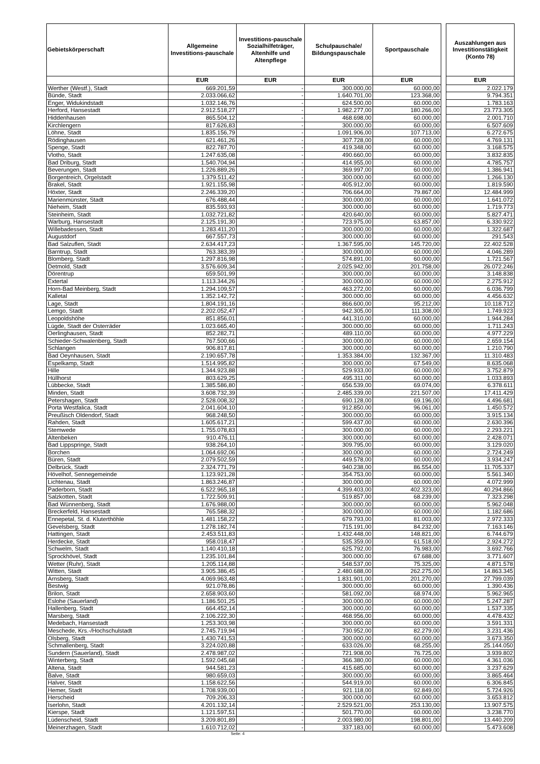| Gebietskörperschaft | Allgemeine Investitions-pauschale | Investitions-pauschale Sozialhilfeträger, Altenhilfe und Altenpflege | Schulpauschale/ Bildungspauschale | Sportpauschale | | Auszahlungen aus Investitionstätigkeit (Konto 78) |
| --- | --- | --- | --- | --- | --- | --- |
| | EUR | EUR | EUR | EUR | | EUR |
| Werther (Westf.), Stadt | 669.201,59 | - | 300.000,00 | 60.000,00 | | 2.022.179 |
| Bünde, Stadt | 2.033.066,62 | - | 1.640.701,00 | 123.368,00 | | 9.794.351 |
| Enger, Widukindstadt | 1.032.146,76 | - | 624.500,00 | 60.000,00 | | 1.783.163 |
| Herford, Hansestadt | 2.912.518,27 | - | 1.982.277,00 | 180.266,00 | | 23.773.305 |
| Hiddenhausen | 865.504,12 | - | 468.698,00 | 60.000,00 | | 2.001.710 |
| Kirchlengern | 817.626,83 | - | 300.000,00 | 60.000,00 | | 6.507.609 |
| Löhne, Stadt | 1.835.156,79 | - | 1.091.906,00 | 107.713,00 | | 6.272.675 |
| Rödinghausen | 621.461,26 | - | 307.728,00 | 60.000,00 | | 4.769.131 |
| Spenge, Stadt | 822.787,70 | - | 419.348,00 | 60.000,00 | | 3.168.575 |
| Vlotho, Stadt | 1.247.635,08 | - | 490.660,00 | 60.000,00 | | 3.832.835 |
| Bad Driburg, Stadt | 1.540.704,94 | - | 414.955,00 | 60.000,00 | | 4.785.757 |
| Beverungen, Stadt | 1.226.889,26 | - | 369.997,00 | 60.000,00 | | 1.386.941 |
| Borgentreich, Orgelstadt | 1.379.511,42 | - | 300.000,00 | 60.000,00 | | 1.266.130 |
| Brakel, Stadt | 1.921.155,98 | - | 405.912,00 | 60.000,00 | | 1.819.590 |
| Höxter, Stadt | 2.246.339,20 | - | 706.664,00 | 79.867,00 | | 12.484.999 |
| Marienmünster, Stadt | 676.488,44 | - | 300.000,00 | 60.000,00 | | 1.641.072 |
| Nieheim, Stadt | 835.593,93 | - | 300.000,00 | 60.000,00 | | 1.719.773 |
| Steinheim, Stadt | 1.032.721,82 | - | 420.640,00 | 60.000,00 | | 5.827.471 |
| Warburg, Hansestadt | 2.125.191,30 | - | 723.975,00 | 63.857,00 | | 6.330.922 |
| Willebadessen, Stadt | 1.283.411,20 | - | 300.000,00 | 60.000,00 | | 1.322.687 |
| Augustdorf | 667.557,73 | - | 300.000,00 | 60.000,00 | | 291.543 |
| Bad Salzuflen, Stadt | 2.634.417,23 | - | 1.367.595,00 | 145.720,00 | | 22.402.528 |
| Barntrup, Stadt | 763.383,39 | - | 300.000,00 | 60.000,00 | | 4.046.289 |
| Blomberg, Stadt | 1.297.816,98 | - | 574.891,00 | 60.000,00 | | 1.721.567 |
| Detmold, Stadt | 3.576.609,34 | - | 2.025.942,00 | 201.758,00 | | 26.072.246 |
| Dörentrup | 659.501,99 | - | 300.000,00 | 60.000,00 | | 3.148.838 |
| Extertal | 1.113.344,26 | - | 300.000,00 | 60.000,00 | | 2.275.912 |
| Horn-Bad Meinberg, Stadt | 1.294.109,57 | - | 463.272,00 | 60.000,00 | | 6.036.799 |
| Kalletal | 1.352.142,72 | - | 300.000,00 | 60.000,00 | | 4.456.632 |
| Lage, Stadt | 1.804.191,16 | - | 866.600,00 | 95.212,00 | | 10.118.712 |
| Lemgo, Stadt | 2.202.052,47 | - | 942.305,00 | 111.308,00 | | 1.749.923 |
| Leopoldshöhe | 851.856,01 | - | 441.310,00 | 60.000,00 | | 1.944.284 |
| Lügde, Stadt der Osterräder | 1.023.665,40 | - | 300.000,00 | 60.000,00 | | 1.711.243 |
| Oerlinghausen, Stadt | 852.282,71 | - | 489.110,00 | 60.000,00 | | 4.977.229 |
| Schieder-Schwalenberg, Stadt | 767.500,66 | - | 300.000,00 | 60.000,00 | | 2.659.154 |
| Schlangen | 906.817,81 | - | 300.000,00 | 60.000,00 | | 1.210.790 |
| Bad Oeynhausen, Stadt | 2.190.657,78 | - | 1.353.384,00 | 132.367,00 | | 11.310.483 |
| Espelkamp, Stadt | 1.514.995,82 | - | 300.000,00 | 67.549,00 | | 8.635.068 |
| Hille | 1.344.923,88 | - | 529.933,00 | 60.000,00 | | 3.752.879 |
| Hüllhorst | 803.629,25 | - | 495.311,00 | 60.000,00 | | 1.033.893 |
| Lübbecke, Stadt | 1.385.586,80 | - | 656.539,00 | 69.074,00 | | 6.378.611 |
| Minden, Stadt | 3.608.732,39 | - | 2.485.339,00 | 221.507,00 | | 17.411.429 |
| Petershagen, Stadt | 2.528.008,32 | - | 690.128,00 | 69.196,00 | | 4.496.681 |
| Porta Westfalica, Stadt | 2.041.604,10 | - | 912.850,00 | 96.061,00 | | 1.450.572 |
| Preußisch Oldendorf, Stadt | 968.248,50 | - | 300.000,00 | 60.000,00 | | 3.915.134 |
| Rahden, Stadt | 1.605.617,21 | - | 599.437,00 | 60.000,00 | | 2.630.396 |
| Stemwede | 1.755.078,83 | - | 300.000,00 | 60.000,00 | | 2.293.221 |
| Altenbeken | 910.476,11 | - | 300.000,00 | 60.000,00 | | 2.428.071 |
| Bad Lippspringe, Stadt | 938.264,10 | - | 309.795,00 | 60.000,00 | | 3.129.020 |
| Borchen | 1.064.692,06 | - | 300.000,00 | 60.000,00 | | 2.724.249 |
| Büren, Stadt | 2.079.502,59 | - | 449.578,00 | 60.000,00 | | 3.934.247 |
| Delbrück, Stadt | 2.324.771,79 | - | 940.238,00 | 86.554,00 | | 11.705.337 |
| Hövelhof, Sennegemeinde | 1.123.921,28 | - | 354.753,00 | 60.000,00 | | 5.561.340 |
| Lichtenau, Stadt | 1.863.246,87 | - | 300.000,00 | 60.000,00 | | 4.072.999 |
| Paderborn, Stadt | 6.522.965,18 | - | 4.399.403,00 | 402.323,00 | | 40.294.866 |
| Salzkotten, Stadt | 1.722.509,91 | - | 519.857,00 | 68.239,00 | | 7.323.298 |
| Bad Wünnenberg, Stadt | 1.676.988,00 | - | 300.000,00 | 60.000,00 | | 5.962.048 |
| Breckerfeld, Hansestadt | 765.588,32 | - | 300.000,00 | 60.000,00 | | 1.182.686 |
| Ennepetal, St. d. Kluterthöhle | 1.481.158,22 | - | 679.793,00 | 81.003,00 | | 2.972.333 |
| Gevelsberg, Stadt | 1.278.182,74 | - | 715.191,00 | 84.232,00 | | 7.163.146 |
| Hattingen, Stadt | 2.453.511,83 | - | 1.432.448,00 | 148.821,00 | | 6.744.679 |
| Herdecke, Stadt | 958.018,47 | - | 535.359,00 | 61.518,00 | | 2.924.272 |
| Schwelm, Stadt | 1.140.410,18 | - | 625.792,00 | 76.983,00 | | 3.692.766 |
| Sprockhövel, Stadt | 1.235.101,84 | - | 300.000,00 | 67.688,00 | | 3.771.607 |
| Wetter (Ruhr), Stadt | 1.205.114,88 | - | 548.537,00 | 75.325,00 | | 4.871.578 |
| Witten, Stadt | 3.905.386,45 | - | 2.480.688,00 | 262.275,00 | | 14.863.345 |
| Arnsberg, Stadt | 4.069.963,48 | - | 1.831.901,00 | 201.270,00 | | 27.799.039 |
| Bestwig | 921.078,86 | - | 300.000,00 | 60.000,00 | | 1.390.436 |
| Brilon, Stadt | 2.658.903,60 | - | 581.092,00 | 68.974,00 | | 5.962.965 |
| Eslohe (Sauerland) | 1.186.501,25 | - | 300.000,00 | 60.000,00 | | 5.247.287 |
| Hallenberg, Stadt | 664.452,14 | - | 300.000,00 | 60.000,00 | | 1.537.335 |
| Marsberg, Stadt | 2.106.222,30 | - | 468.956,00 | 60.000,00 | | 4.478.432 |
| Medebach, Hansestadt | 1.253.303,98 | - | 300.000,00 | 60.000,00 | | 3.591.331 |
| Meschede, Krs.-/Hochschulstadt | 2.745.719,94 | - | 730.952,00 | 82.279,00 | | 3.231.436 |
| Olsberg, Stadt | 1.430.741,53 | - | 300.000,00 | 60.000,00 | | 3.673.350 |
| Schmallenberg, Stadt | 3.224.020,88 | - | 633.026,00 | 68.255,00 | | 25.144.050 |
| Sundern (Sauerland), Stadt | 2.478.987,02 | - | 721.908,00 | 76.725,00 | | 3.939.802 |
| Winterberg, Stadt | 1.592.045,68 | - | 366.380,00 | 60.000,00 | | 4.361.036 |
| Altena, Stadt | 944.581,23 | - | 415.685,00 | 60.000,00 | | 3.237.629 |
| Balve, Stadt | 980.659,03 | - | 300.000,00 | 60.000,00 | | 3.865.464 |
| Halver, Stadt | 1.158.622,56 | - | 544.919,00 | 60.000,00 | | 6.306.845 |
| Hemer, Stadt | 1.708.939,00 | - | 921.118,00 | 92.849,00 | | 5.724.926 |
| Herscheid | 709.206,33 | - | 300.000,00 | 60.000,00 | | 3.653.812 |
| Iserlohn, Stadt | 4.201.132,14 | - | 2.529.521,00 | 253.130,00 | | 13.907.575 |
| Kierspe, Stadt | 1.121.597,51 | - | 501.770,00 | 60.000,00 | | 3.238.770 |
| Lüdenscheid, Stadt | 3.209.801,89 | - | 2.003.980,00 | 198.801,00 | | 13.440.209 |
| Meinerzhagen, Stadt | 1.610.712,02 | - | 337.183,00 | 60.000,00 | | 5.473.608 |
| Seite: 4 | | | | | | |